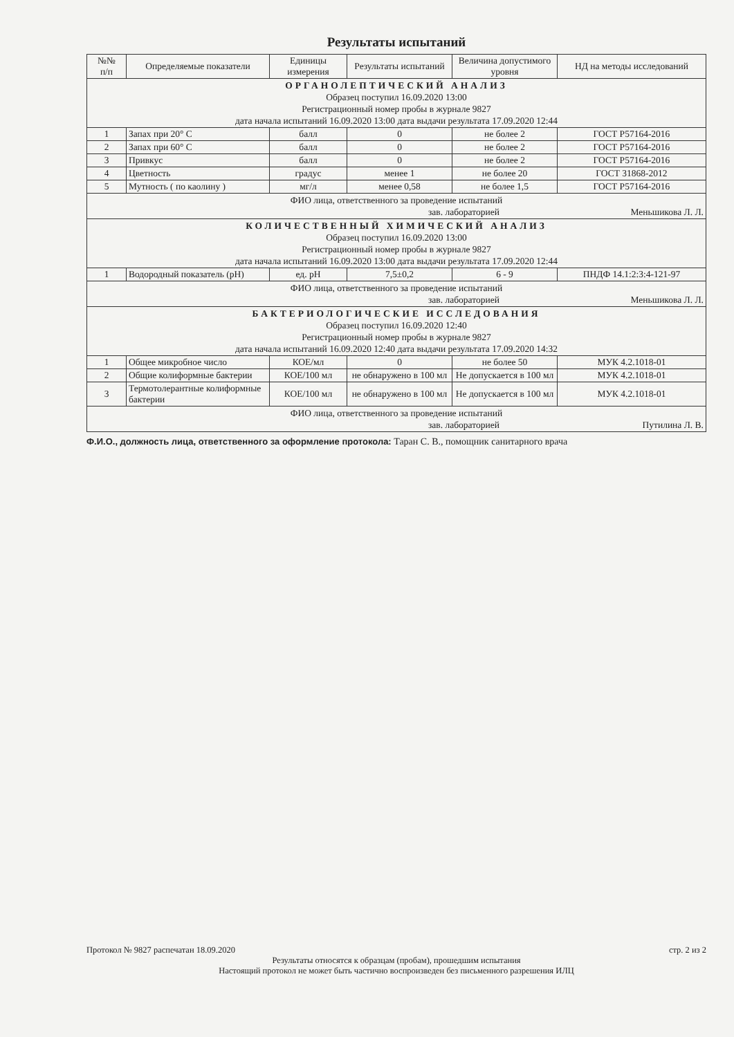Результаты испытаний
| №№ п/п | Определяемые показатели | Единицы измерения | Результаты испытаний | Величина допустимого уровня | НД на методы исследований |
| --- | --- | --- | --- | --- | --- |
| ОРГАНОЛЕПТИЧЕСКИЙ АНАЛИЗ Образец поступил 16.09.2020 13:00 Регистрационный номер пробы в журнале 9827 дата начала испытаний 16.09.2020 13:00 дата выдачи результата 17.09.2020 12:44 | | | | | |
| 1 | Запах при 20° С | балл | 0 | не более 2 | ГОСТ Р57164-2016 |
| 2 | Запах при 60° С | балл | 0 | не более 2 | ГОСТ Р57164-2016 |
| 3 | Привкус | балл | 0 | не более 2 | ГОСТ Р57164-2016 |
| 4 | Цветность | градус | менее 1 | не более 20 | ГОСТ 31868-2012 |
| 5 | Мутность ( по каолину ) | мг/л | менее 0,58 | не более 1,5 | ГОСТ Р57164-2016 |
| ФИО лица, ответственного за проведение испытаний зав. лабораторией Меньшикова Л. Л. | | | | | |
| КОЛИЧЕСТВЕННЫЙ ХИМИЧЕСКИЙ АНАЛИЗ Образец поступил 16.09.2020 13:00 Регистрационный номер пробы в журнале 9827 дата начала испытаний 16.09.2020 13:00 дата выдачи результата 17.09.2020 12:44 | | | | | |
| 1 | Водородный показатель (pH) | ед. pH | 7,5±0,2 | 6 - 9 | ПНДФ 14.1:2:3:4-121-97 |
| ФИО лица, ответственного за проведение испытаний зав. лабораторией Меньшикова Л. Л. | | | | | |
| БАКТЕРИОЛОГИЧЕСКИЕ ИССЛЕДОВАНИЯ Образец поступил 16.09.2020 12:40 Регистрационный номер пробы в журнале 9827 дата начала испытаний 16.09.2020 12:40 дата выдачи результата 17.09.2020 14:32 | | | | | |
| 1 | Общее микробное число | КОЕ/мл | 0 | не более 50 | МУК 4.2.1018-01 |
| 2 | Общие колиформные бактерии | КОЕ/100 мл | не обнаружено в 100 мл | Не допускается в 100 мл | МУК 4.2.1018-01 |
| 3 | Термотолерантные колиформные бактерии | КОЕ/100 мл | не обнаружено в 100 мл | Не допускается в 100 мл | МУК 4.2.1018-01 |
| ФИО лица, ответственного за проведение испытаний зав. лабораторией Путилина Л. В. | | | | | |
Ф.И.О., должность лица, ответственного за оформление протокола: Таран С. В., помощник санитарного врача
Протокол № 9827 распечатан 18.09.2020 стр. 2 из 2
Результаты относятся к образцам (пробам), прошедшим испытания
Настоящий протокол не может быть частично воспроизведен без письменного разрешения ИЛЦ